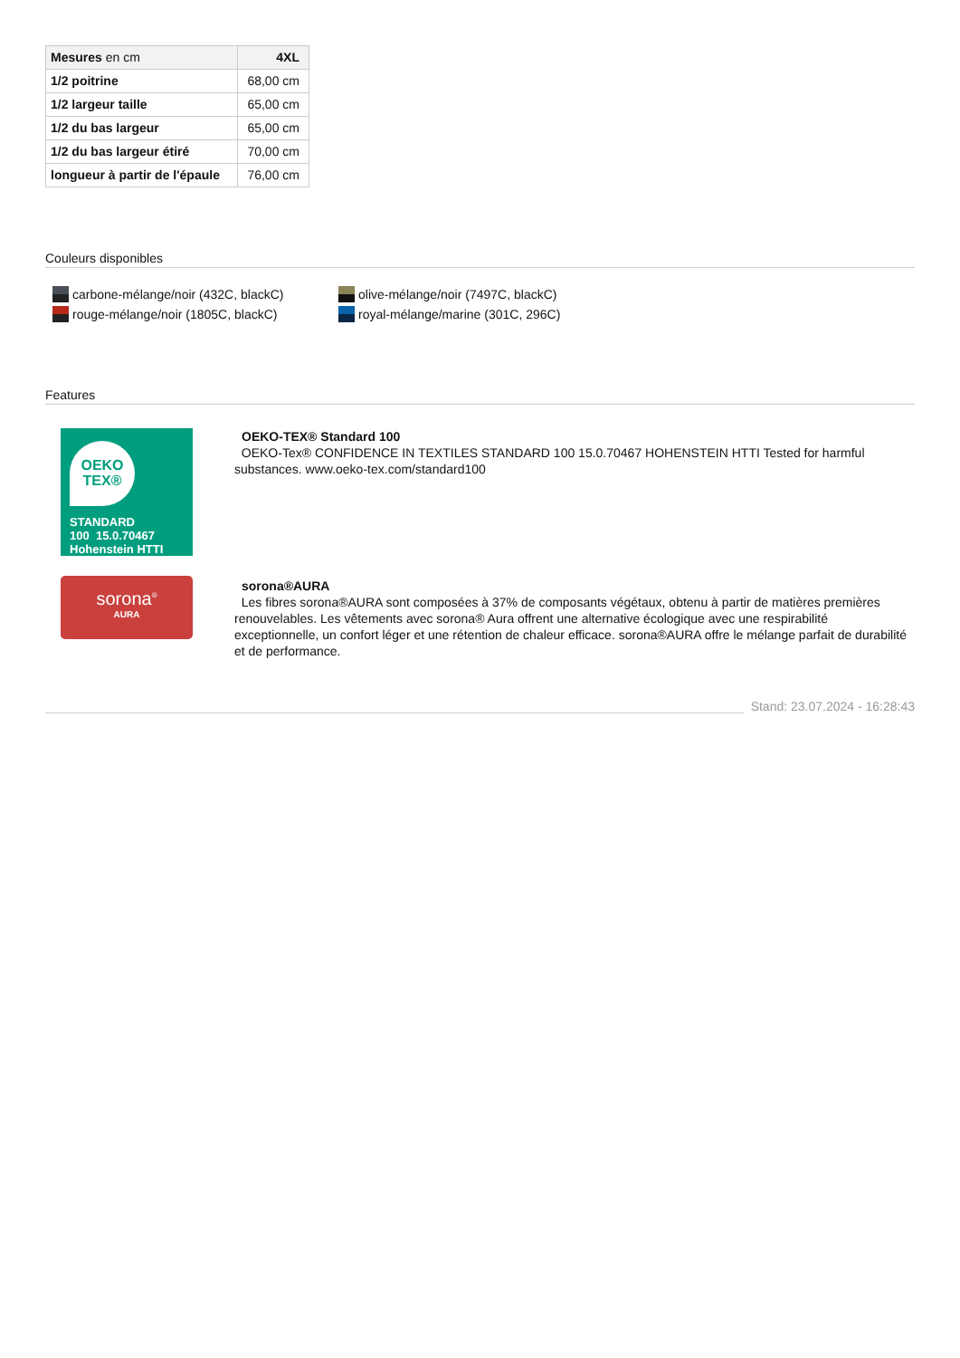| Mesures en cm | 4XL |
| 1/2 poitrine | 68,00 cm |
| 1/2 largeur taille | 65,00 cm |
| 1/2 du bas largeur | 65,00 cm |
| 1/2 du bas largeur étiré | 70,00 cm |
| longueur à partir de l'épaule | 76,00 cm |
Couleurs disponibles
carbone-mélange/noir (432C, blackC)
olive-mélange/noir (7497C, blackC)
rouge-mélange/noir (1805C, blackC)
royal-mélange/marine (301C, 296C)
Features
OEKO
TEX®
STANDARD
100 15.0.70467 Hohenstein HTTI
OEKO-TEX® Standard 100
OEKO-Tex® CONFIDENCE IN TEXTILES STANDARD 100 15.0.70467 HOHENSTEIN HTTI Tested for harmful substances. www.oeko-tex.com/standard100
sorona<sup>®</sup>
AURA
sorona®AURA
Les fibres sorona®AURA sont composées à 37% de composants végétaux, obtenu à partir de matières premières renouvelables. Les vêtements avec sorona® Aura offrent une alternative écologique avec une respirabilité exceptionnelle, un confort léger et une rétention de chaleur efficace. sorona®AURA offre le mélange parfait de durabilité et de performance.
Stand: 23.07.2024 - 16:28:43